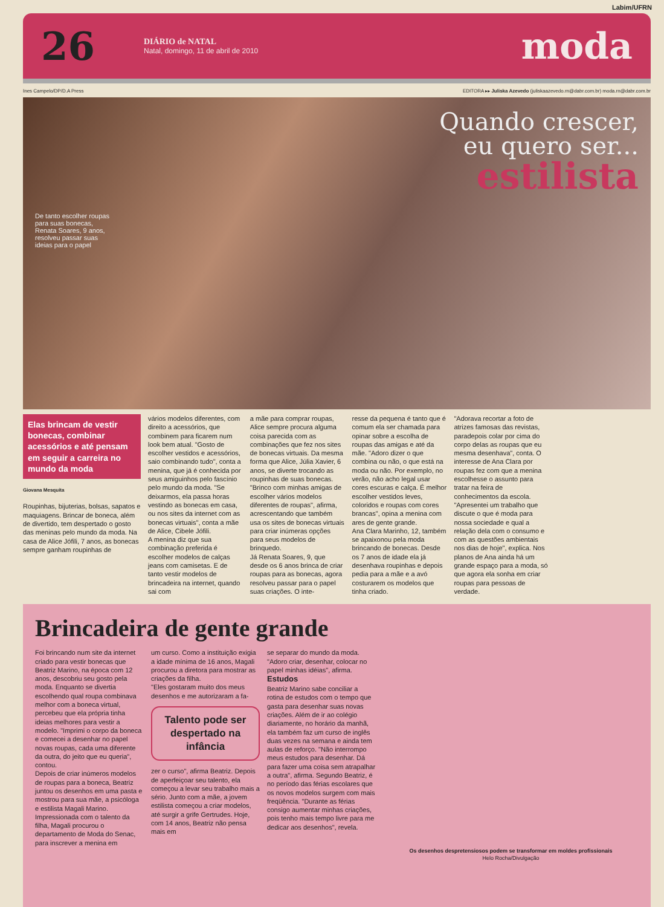Labim/UFRN
26
DIÁRIO de NATAL
Natal, domingo, 11 de abril de 2010
moda
Ines Campelo/DP/D.A Press EDITORA ▸▸ Juliska Azevedo (juliskaazevedo.rn@dabr.com.br) moda.rn@dabr.com.br
De tanto escolher roupas para suas bonecas, Renata Soares, 9 anos, resolveu passar suas ideias para o papel
Quando crescer,
eu quero ser...
estilista
Elas brincam de vestir bonecas, combinar acessórios e até pensam em seguir a carreira no mundo da moda
Giovana Mesquita
Roupinhas, bijuterias, bolsas, sapatos e maquiagens. Brincar de boneca, além de divertido, tem despertado o gosto das meninas pelo mundo da moda. Na casa de Alice Jófili, 7 anos, as bonecas sempre ganham roupinhas de
vários modelos diferentes, com direito a acessórios, que combinem para ficarem num look bem atual. "Gosto de escolher vestidos e acessórios, saio combinando tudo", conta a menina, que já é conhecida por seus amiguinhos pelo fascínio pelo mundo da moda. "Se deixarmos, ela passa horas vestindo as bonecas em casa, ou nos sites da internet com as bonecas virtuais", conta a mãe de Alice, Cibele Jófili.
A menina diz que sua combinação preferida é escolher modelos de calças jeans com camisetas. E de tanto vestir modelos de brincadeira na internet, quando sai com
a mãe para comprar roupas, Alice sempre procura alguma coisa parecida com as combinações que fez nos sites de bonecas virtuais. Da mesma forma que Alice, Júlia Xavier, 6 anos, se diverte trocando as roupinhas de suas bonecas. "Brinco com minhas amigas de escolher vários modelos diferentes de roupas", afirma, acrescentando que também usa os sites de bonecas virtuais para criar inúmeras opções para seus modelos de brinquedo.
Já Renata Soares, 9, que desde os 6 anos brinca de criar roupas para as bonecas, agora resolveu passar para o papel suas criações. O inte-
resse da pequena é tanto que é comum ela ser chamada para opinar sobre a escolha de roupas das amigas e até da mãe. "Adoro dizer o que combina ou não, o que está na moda ou não. Por exemplo, no verão, não acho legal usar cores escuras e calça. É melhor escolher vestidos leves, coloridos e roupas com cores brancas", opina a menina com ares de gente grande.
Ana Clara Marinho, 12, também se apaixonou pela moda brincando de bonecas. Desde os 7 anos de idade ela já desenhava roupinhas e depois pedia para a mãe e a avó costurarem os modelos que tinha criado.
"Adorava recortar a foto de atrizes famosas das revistas, paradepois colar por cima do corpo delas as roupas que eu mesma desenhava", conta. O interesse de Ana Clara por roupas fez com que a menina escolhesse o assunto para tratar na feira de conhecimentos da escola.
"Apresentei um trabalho que discute o que é moda para nossa sociedade e qual a relação dela com o consumo e com as questões ambientais nos dias de hoje", explica. Nos planos de Ana ainda há um grande espaço para a moda, só que agora ela sonha em criar roupas para pessoas de verdade.
Brincadeira de gente grande
Foi brincando num site da internet criado para vestir bonecas que Beatriz Marino, na época com 12 anos, descobriu seu gosto pela moda. Enquanto se divertia escolhendo qual roupa combinava melhor com a boneca virtual, percebeu que ela própria tinha ideias melhores para vestir a modelo. "Imprimi o corpo da boneca e comecei a desenhar no papel novas roupas, cada uma diferente da outra, do jeito que eu queria", contou.
Depois de criar inúmeros modelos de roupas para a boneca, Beatriz juntou os desenhos em uma pasta e mostrou para sua mãe, a psicóloga e estilista Magali Marino. Impressionada com o talento da filha, Magali procurou o departamento de Moda do Senac, para inscrever a menina em
um curso. Como a instituição exigia a idade mínima de 16 anos, Magali procurou a diretora para mostrar as criações da filha.
"Eles gostaram muito dos meus desenhos e me autorizaram a fa-
Talento pode ser despertado na infância
zer o curso", afirma Beatriz. Depois de aperfeiçoar seu talento, ela começou a levar seu trabalho mais a sério. Junto com a mãe, a jovem estilista começou a criar modelos, até surgir a grife Gertrudes. Hoje, com 14 anos, Beatriz não pensa mais em
se separar do mundo da moda. "Adoro criar, desenhar, colocar no papel minhas idéias", afirma.
Estudos
Beatriz Marino sabe conciliar a rotina de estudos com o tempo que gasta para desenhar suas novas criações. Além de ir ao colégio diariamente, no horário da manhã, ela também faz um curso de inglês duas vezes na semana e ainda tem aulas de reforço. "Não interrompo meus estudos para desenhar. Dá para fazer uma coisa sem atrapalhar a outra", afirma. Segundo Beatriz, é no período das férias escolares que os novos modelos surgem com mais freqüência. "Durante as férias consigo aumentar minhas criações, pois tenho mais tempo livre para me dedicar aos desenhos", revela.
Os desenhos despretensiosos podem se transformar em moldes profissionais
Helo Rocha/Divulgação